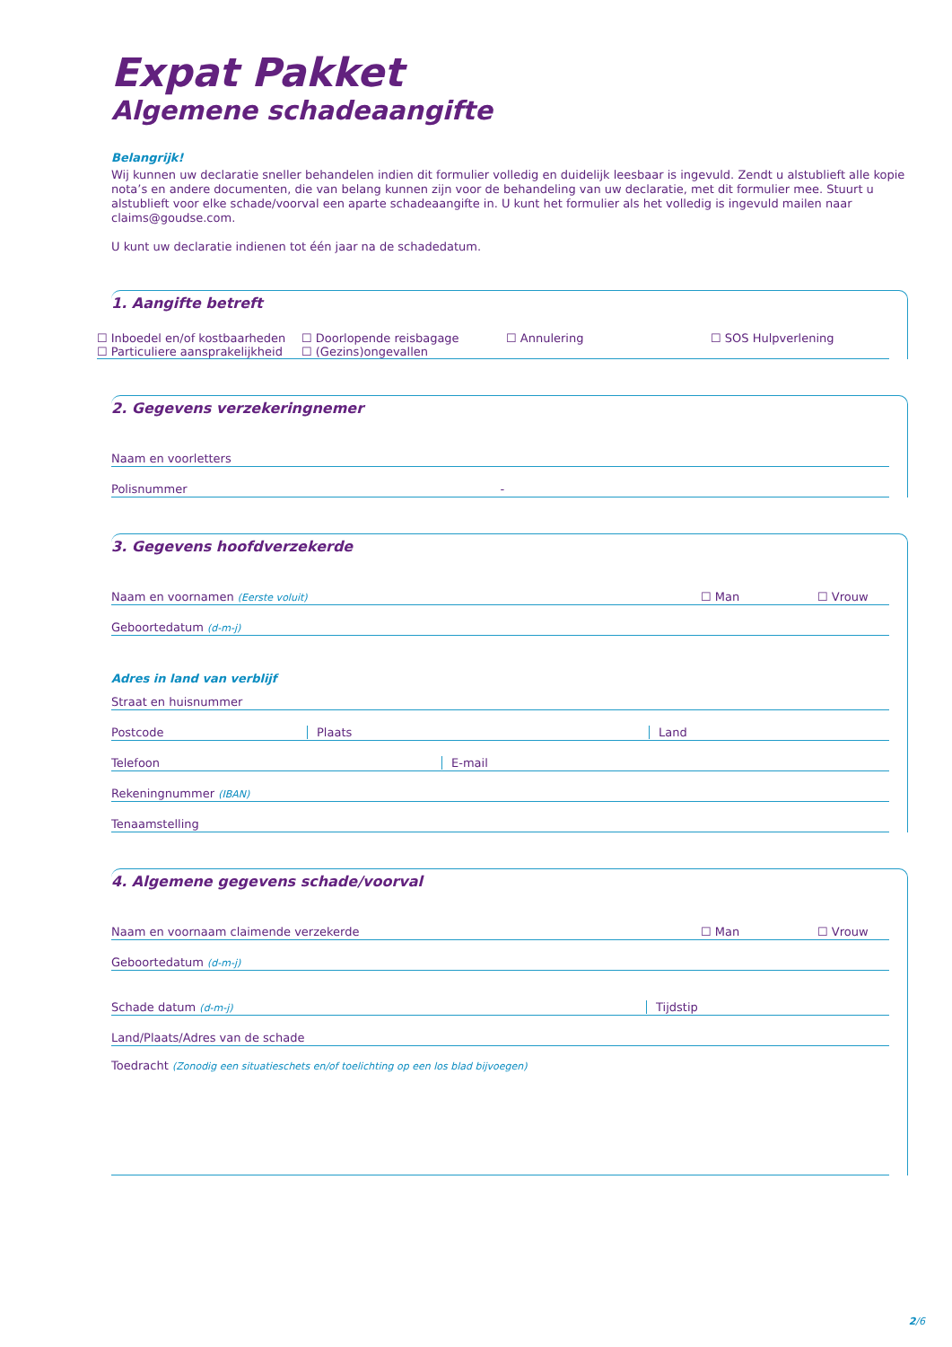Expat Pakket
Algemene schadeaangifte
Belangrijk!
Wij kunnen uw declaratie sneller behandelen indien dit formulier volledig en duidelijk leesbaar is ingevuld. Zendt u alstublieft alle kopie nota’s en andere documenten, die van belang kunnen zijn voor de behandeling van uw declaratie, met dit formulier mee. Stuurt u alstublieft voor elke schade/voorval een aparte schadeaangifte in. U kunt het formulier als het volledig is ingevuld mailen naar claims@goudse.com.
U kunt uw declaratie indienen tot één jaar na de schadedatum.
1. Aangifte betreft
☐ Inboedel en/of kostbaarheden ☐ Doorlopende reisbagage ☐ Annulering ☐ SOS Hulpverlening ☐ Particuliere aansprakelijkheid ☐ (Gezins)ongevallen
2. Gegevens verzekeringnemer
Naam en voorletters
Polisnummer -
3. Gegevens hoofdverzekerde
Naam en voornamen (Eerste voluit) ☐ Man ☐ Vrouw
Geboortedatum (d-m-j)
Adres in land van verblijf
Straat en huisnummer
Postcode Plaats Land
Telefoon E-mail
Rekeningnummer (IBAN)
Tenaamstelling
4. Algemene gegevens schade/voorval
Naam en voornaam claimende verzekerde ☐ Man ☐ Vrouw
Geboortedatum (d-m-j)
Schade datum (d-m-j) Tijdstip
Land/Plaats/Adres van de schade
Toedracht (Zonodig een situatieschets en/of toelichting op een los blad bijvoegen)
2/6